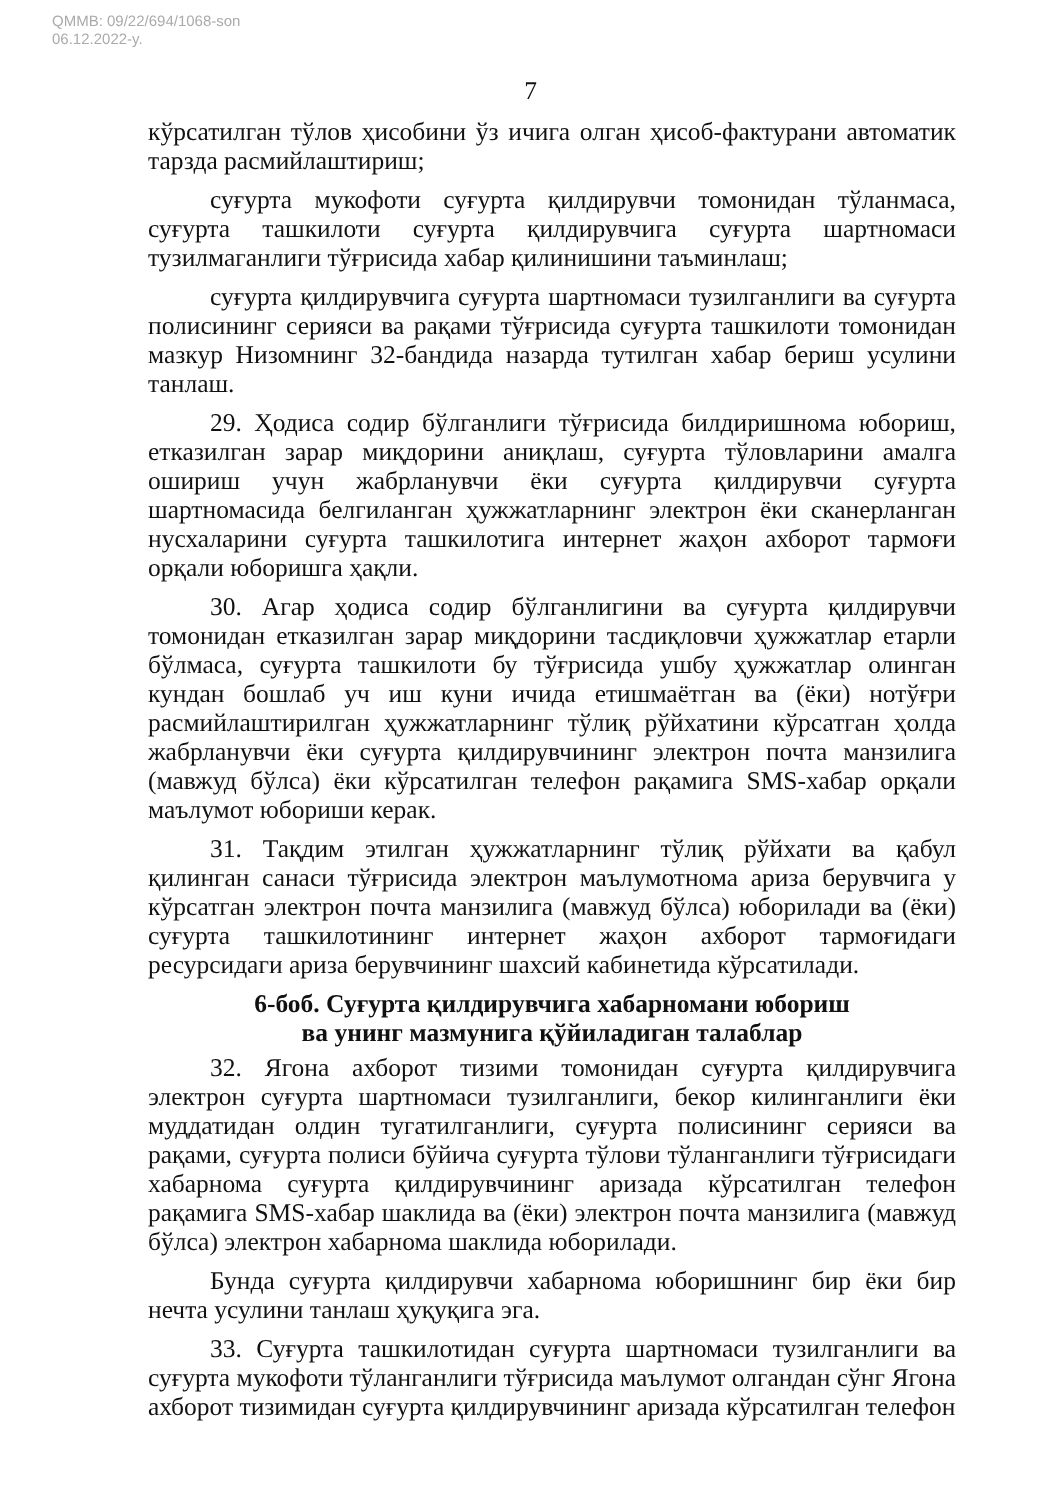QMMB: 09/22/694/1068-son
06.12.2022-y.
7
кўрсатилган тўлов ҳисобини ўз ичига олган ҳисоб-фактурани автоматик тарзда расмийлаштириш;
суғурта мукофоти суғурта қилдирувчи томонидан тўланмаса, суғурта ташкилоти суғурта қилдирувчига суғурта шартномаси тузилмаганлиги тўғрисида хабар қилинишини таъминлаш;
суғурта қилдирувчига суғурта шартномаси тузилганлиги ва суғурта полисининг серияси ва рақами тўғрисида суғурта ташкилоти томонидан мазкур Низомнинг 32-бандида назарда тутилган хабар бериш усулини танлаш.
29. Ҳодиса содир бўлганлиги тўғрисида билдиришнома юбориш, етказилган зарар миқдорини аниқлаш, суғурта тўловларини амалга ошириш учун жабрланувчи ёки суғурта қилдирувчи суғурта шартномасида белгиланган ҳужжатларнинг электрон ёки сканерланган нусхаларини суғурта ташкилотига интернет жаҳон ахборот тармоғи орқали юборишга ҳақли.
30. Агар ҳодиса содир бўлганлигини ва суғурта қилдирувчи томонидан етказилган зарар миқдорини тасдиқловчи ҳужжатлар етарли бўлмаса, суғурта ташкилоти бу тўғрисида ушбу ҳужжатлар олинган кундан бошлаб уч иш куни ичида етишмаётган ва (ёки) нотўғри расмийлаштирилган ҳужжатларнинг тўлиқ рўйхатини кўрсатган ҳолда жабрланувчи ёки суғурта қилдирувчининг электрон почта манзилига (мавжуд бўлса) ёки кўрсатилган телефон рақамига SMS-хабар орқали маълумот юбориши керак.
31. Тақдим этилган ҳужжатларнинг тўлиқ рўйхати ва қабул қилинган санаси тўғрисида электрон маълумотнома ариза берувчига у кўрсатган электрон почта манзилига (мавжуд бўлса) юборилади ва (ёки) суғурта ташкилотининг интернет жаҳон ахборот тармоғидаги ресурсидаги ариза берувчининг шахсий кабинетида кўрсатилади.
6-боб. Суғурта қилдирувчига хабарномани юбориш
ва унинг мазмунига қўйиладиган талаблар
32. Ягона ахборот тизими томонидан суғурта қилдирувчига электрон суғурта шартномаси тузилганлиги, бекор килинганлиги ёки муддатидан олдин тугатилганлиги, суғурта полисининг серияси ва рақами, суғурта полиси бўйича суғурта тўлови тўланганлиги тўғрисидаги хабарнома суғурта қилдирувчининг аризада кўрсатилган телефон рақамига SMS-хабар шаклида ва (ёки) электрон почта манзилига (мавжуд бўлса) электрон хабарнома шаклида юборилади.
Бунда суғурта қилдирувчи хабарнома юборишнинг бир ёки бир нечта усулини танлаш ҳуқуқига эга.
33. Суғурта ташкилотидан суғурта шартномаси тузилганлиги ва суғурта мукофоти тўланганлиги тўғрисида маълумот олгандан сўнг Ягона ахборот тизимидан суғурта қилдирувчининг аризада кўрсатилган телефон